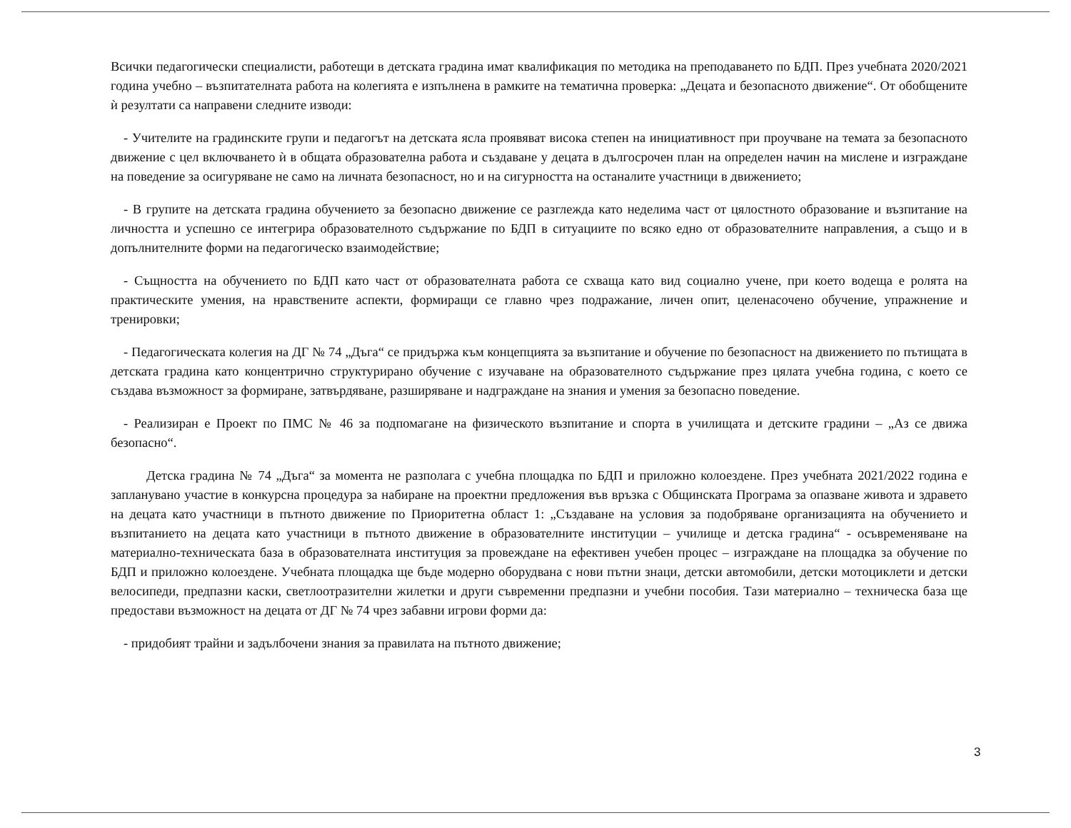Всички педагогически специалисти, работещи в детската градина имат квалификация по методика на преподаването по БДП. През учебната 2020/2021 година учебно – възпитателната работа на колегията е изпълнена в рамките на тематична проверка: „Децата и безопасното движение“. От обобщените ѝ резултати са направени следните изводи:
- Учителите на градинските групи и педагогът на детската ясла проявяват висока степен на инициативност при проучване на темата за безопасното движение с цел включването ѝ в общата образователна работа и създаване у децата в дългосрочен план на определен начин на мислене и изграждане на поведение за осигуряване не само на личната безопасност, но и на сигурността на останалите участници в движението;
- В групите на детската градина обучението за безопасно движение се разглежда като неделима част от цялостното образование и възпитание на личността и успешно се интегрира образователното съдържание по БДП в ситуациите по всяко едно от образователните направления, а също и в допълнителните форми на педагогическо взаимодействие;
- Същността на обучението по БДП като част от образователната работа се схваща като вид социално учене, при което водеща е ролята на практическите умения, на нравствените аспекти, формиращи се главно чрез подражание, личен опит, целенасочено обучение, упражнение и тренировки;
- Педагогическата колегия на ДГ № 74 „Дъга“ се придържа към концепцията за възпитание и обучение по безопасност на движението по пътищата в детската градина като концентрично структурирано обучение с изучаване на образователното съдържание през цялата учебна година, с което се създава възможност за формиране, затвърдяване, разширяване и надграждане на знания и умения за безопасно поведение.
- Реализиран е Проект по ПМС № 46 за подпомагане на физическото възпитание и спорта в училищата и детските градини – „Аз се движа безопасно“.
Детска градина № 74 „Дъга“ за момента не разполага с учебна площадка по БДП и приложно колоездене. През учебната 2021/2022 година е запланувано участие в конкурсна процедура за набиране на проектни предложения във връзка с Общинската Програма за опазване живота и здравето на децата като участници в пътното движение по Приоритетна област 1: „Създаване на условия за подобряване организацията на обучението и възпитанието на децата като участници в пътното движение в образователните институции – училище и детска градина“ - осъвременяване на материално-техническата база в образователната институция за провеждане на ефективен учебен процес – изграждане на площадка за обучение по БДП и приложно колоездене. Учебната площадка ще бъде модерно оборудвана с нови пътни знаци, детски автомобили, детски мотоциклети и детски велосипеди, предпазни каски, светлоотразителни жилетки и други съвременни предпазни и учебни пособия. Тази материално – техническа база ще предостави възможност на децата от ДГ № 74 чрез забавни игрови форми да:
- придобият трайни и задълбочени знания за правилата на пътното движение;
3